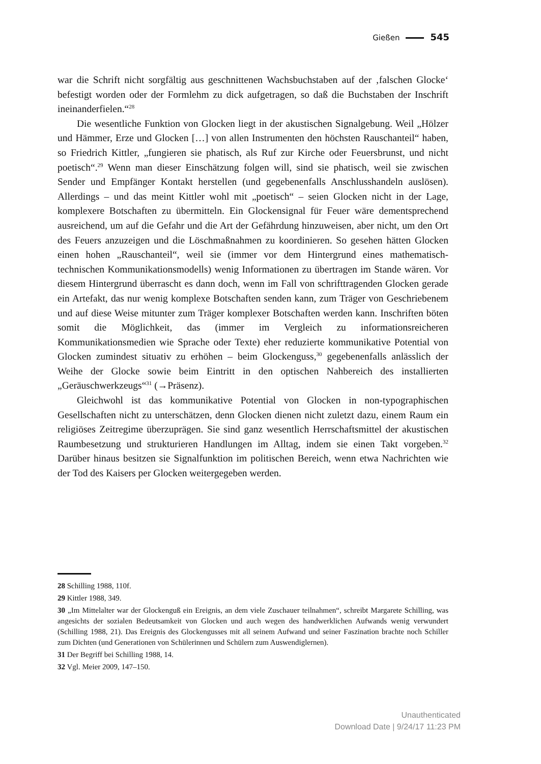Gießen 545
war die Schrift nicht sorgfältig aus geschnittenen Wachsbuchstaben auf der ‚falschen Glocke‘ befestigt worden oder der Formlehm zu dick aufgetragen, so daß die Buchstaben der Inschrift ineinanderfielen.“<sup>28</sup>
Die wesentliche Funktion von Glocken liegt in der akustischen Signalgebung. Weil „Hölzer und Hämmer, Erze und Glocken […] von allen Instrumenten den höchsten Rauschanteil“ haben, so Friedrich Kittler, „fungieren sie phatisch, als Ruf zur Kirche oder Feuersbrunst, und nicht poetisch“.<sup>29</sup> Wenn man dieser Einschätzung folgen will, sind sie phatisch, weil sie zwischen Sender und Empfänger Kontakt herstellen (und gegebenenfalls Anschlusshandeln auslösen). Allerdings – und das meint Kittler wohl mit „poetisch“ – seien Glocken nicht in der Lage, komplexere Botschaften zu übermitteln. Ein Glockensignal für Feuer wäre dementsprechend ausreichend, um auf die Gefahr und die Art der Gefährdung hinzuweisen, aber nicht, um den Ort des Feuers anzuzeigen und die Löschmaßnahmen zu koordinieren. So gesehen hätten Glocken einen hohen „Rauschanteil“, weil sie (immer vor dem Hintergrund eines mathematisch-technischen Kommunikationsmodells) wenig Informationen zu übertragen im Stande wären. Vor diesem Hintergrund überrascht es dann doch, wenn im Fall von schrifttragenden Glocken gerade ein Artefakt, das nur wenig komplexe Botschaften senden kann, zum Träger von Geschriebenem und auf diese Weise mitunter zum Träger komplexer Botschaften werden kann. Inschriften böten somit die Möglichkeit, das (immer im Vergleich zu informationsreicheren Kommunikationsmedien wie Sprache oder Texte) eher reduzierte kommunikative Potential von Glocken zumindest situativ zu erhöhen – beim Glockenguss,<sup>30</sup> gegebenenfalls anlässlich der Weihe der Glocke sowie beim Eintritt in den optischen Nahbereich des installierten „Geräuschwerkzeugs“<sup>31</sup> (→Präsenz).
Gleichwohl ist das kommunikative Potential von Glocken in non-typographischen Gesellschaften nicht zu unterschätzen, denn Glocken dienen nicht zuletzt dazu, einem Raum ein religiöses Zeitregime überzuprägen. Sie sind ganz wesentlich Herrschaftsmittel der akustischen Raumbesetzung und strukturieren Handlungen im Alltag, indem sie einen Takt vorgeben.<sup>32</sup> Darüber hinaus besitzen sie Signalfunktion im politischen Bereich, wenn etwa Nachrichten wie der Tod des Kaisers per Glocken weitergegeben werden.
28 Schilling 1988, 110f.
29 Kittler 1988, 349.
30 „Im Mittelalter war der Glockenguß ein Ereignis, an dem viele Zuschauer teilnahmen“, schreibt Margarete Schilling, was angesichts der sozialen Bedeutsamkeit von Glocken und auch wegen des handwerklichen Aufwands wenig verwundert (Schilling 1988, 21). Das Ereignis des Glockengusses mit all seinem Aufwand und seiner Faszination brachte noch Schiller zum Dichten (und Generationen von Schülerinnen und Schülern zum Auswendiglernen).
31 Der Begriff bei Schilling 1988, 14.
32 Vgl. Meier 2009, 147–150.
Unauthenticated
Download Date | 9/24/17 11:23 PM